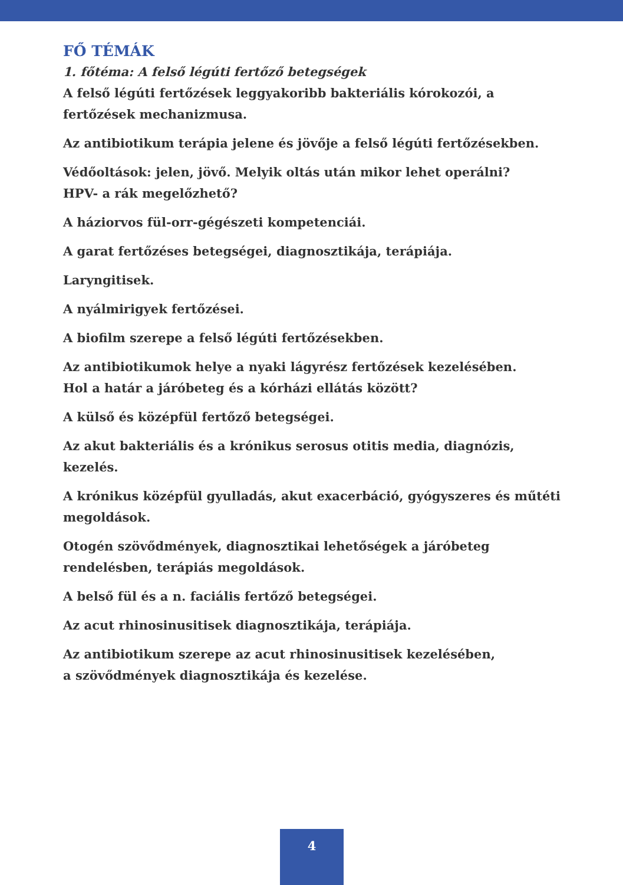FŐ TÉMÁK
1. főtéma: A felső légúti fertőző betegségek
A felső légúti fertőzések leggyakoribb bakteriális kórokozói, a fertőzések mechanizmusa.
Az antibiotikum terápia jelene és jövője a felső légúti fertőzésekben.
Védőoltások: jelen, jövő. Melyik oltás után mikor lehet operálni?
HPV- a rák megelőzhető?
A háziorvos fül-orr-gégészeti kompetenciái.
A garat fertőzéses betegségei, diagnosztikája, terápiája.
Laryngitisek.
A nyálmirigyek fertőzései.
A biofilm szerepe a felső légúti fertőzésekben.
Az antibiotikumok helye a nyaki lágyrész fertőzések kezelésében.
Hol a határ a járóbeteg és a kórházi ellátás között?
A külső és középfül fertőző betegségei.
Az akut bakteriális és a krónikus serosus otitis media, diagnózis, kezelés.
A krónikus középfül gyulladás, akut exacerbáció, gyógyszeres és műtéti megoldások.
Otogén szövődmények, diagnosztikai lehetőségek a járóbeteg rendelésben, terápiás megoldások.
A belső fül és a n. faciális fertőző betegségei.
Az acut rhinosinusitisek diagnosztikája, terápiája.
Az antibiotikum szerepe az acut rhinosinusitisek kezelésében,
a szövődmények diagnosztikája és kezelése.
4